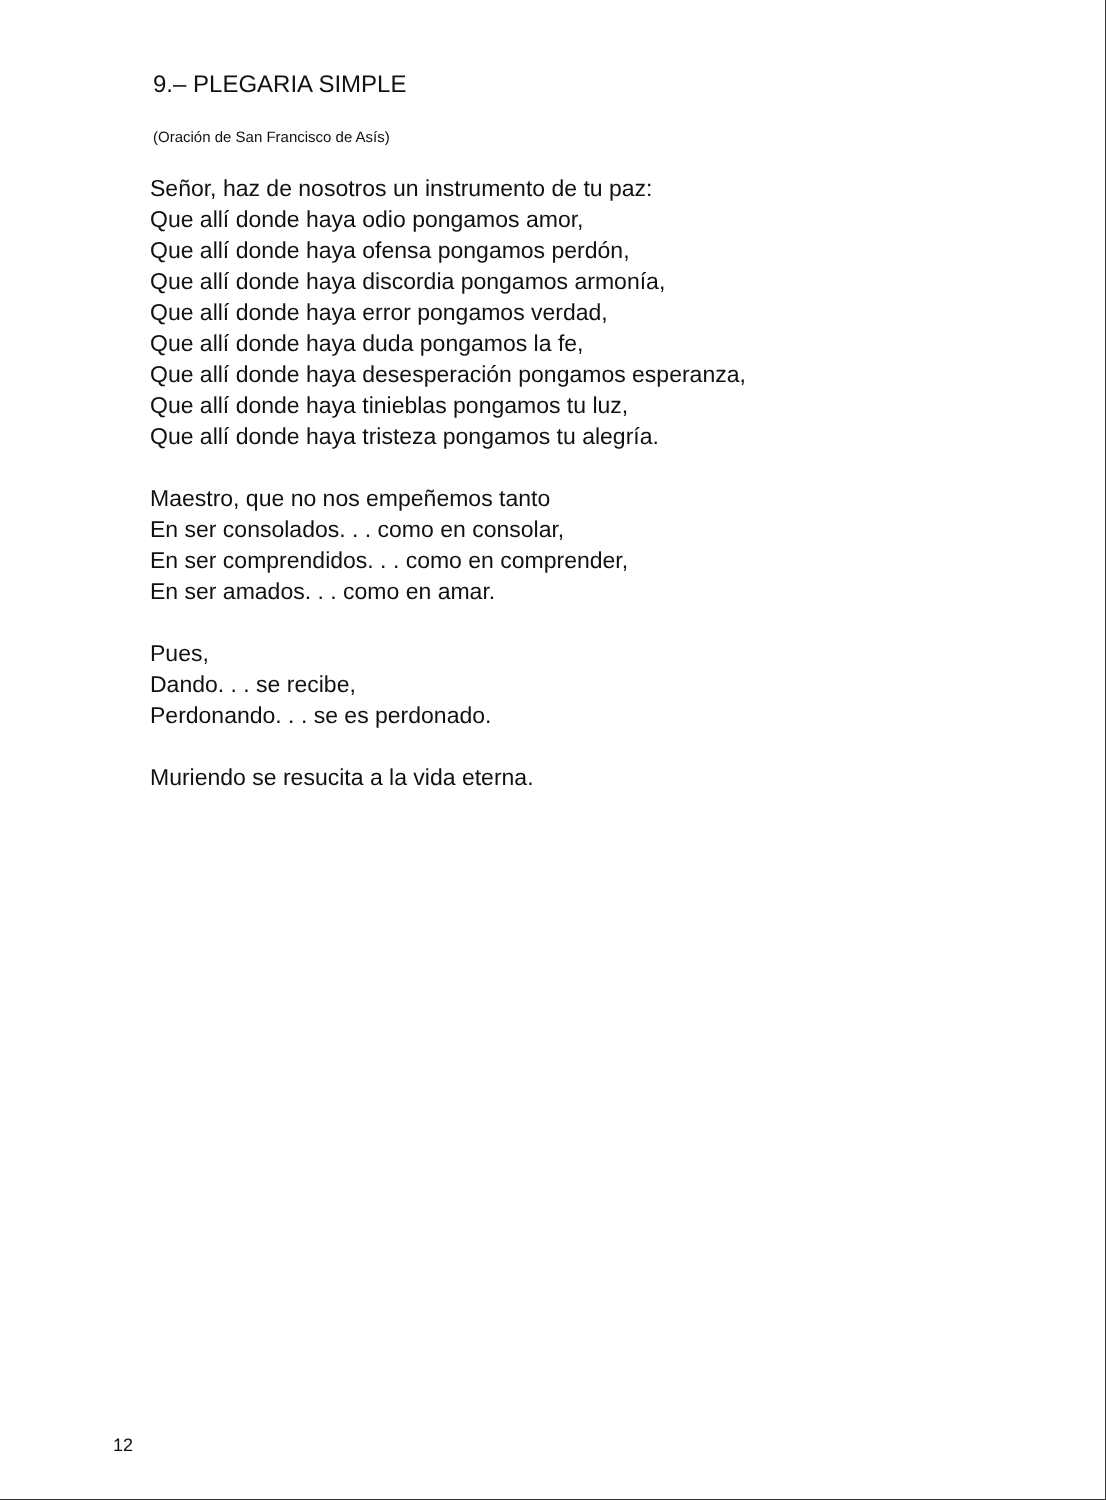9.– PLEGARIA SIMPLE
(Oración de San Francisco de Asís)
Señor, haz de nosotros un instrumento de tu paz:
Que allí donde haya odio pongamos amor,
Que allí donde haya ofensa pongamos perdón,
Que allí donde haya discordia pongamos armonía,
Que allí donde haya error pongamos verdad,
Que allí donde haya duda pongamos la fe,
Que allí donde haya desesperación pongamos esperanza,
Que allí donde haya tinieblas pongamos tu luz,
Que allí donde haya tristeza pongamos tu alegría.
Maestro, que no nos empeñemos tanto
En ser consolados. . . como en consolar,
En ser comprendidos. . . como en comprender,
En ser amados. . . como en amar.
Pues,
Dando. . . se recibe,
Perdonando. . . se es perdonado.
Muriendo se resucita a la vida eterna.
12